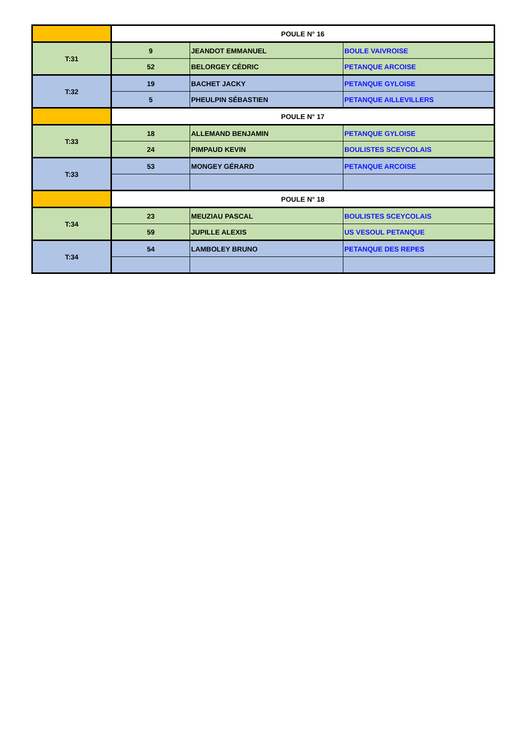| | POULE N° 16 | | |
| T:31 | 9 | JEANDOT EMMANUEL | BOULE VAIVROISE |
| | 52 | BELORGEY CÉDRIC | PETANQUE ARCOISE |
| T:32 | 19 | BACHET JACKY | PETANQUE GYLOISE |
| | 5 | PHEULPIN SÉBASTIEN | PETANQUE AILLEVILLERS |
| | POULE N° 17 | | |
| T:33 | 18 | ALLEMAND BENJAMIN | PETANQUE GYLOISE |
| | 24 | PIMPAUD KEVIN | BOULISTES SCEYCOLAIS |
| T:33 | 53 | MONGEY GÉRARD | PETANQUE ARCOISE |
| | POULE N° 18 | | |
| T:34 | 23 | MEUZIAU PASCAL | BOULISTES SCEYCOLAIS |
| | 59 | JUPILLE ALEXIS | US VESOUL PETANQUE |
| T:34 | 54 | LAMBOLEY BRUNO | PETANQUE DES REPES |